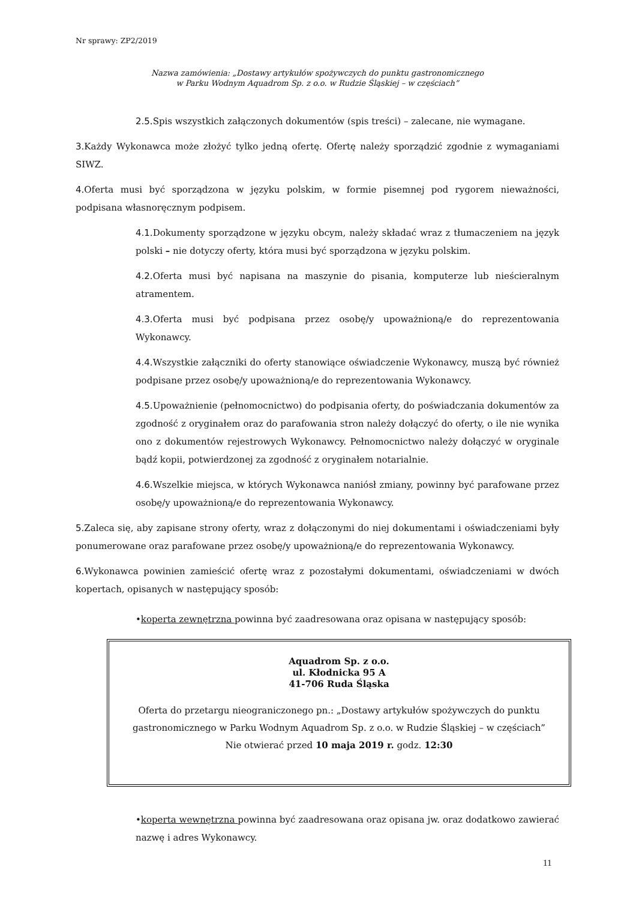Nr sprawy: ZP2/2019
Nazwa zamówienia: „Dostawy artykułów spożywczych do punktu gastronomicznego
w Parku Wodnym Aquadrom Sp. z o.o. w Rudzie Śląskiej – w częściach”
2.5.Spis wszystkich załączonych dokumentów (spis treści) – zalecane, nie wymagane.
3.Każdy Wykonawca może złożyć tylko jedną ofertę. Ofertę należy sporządzić zgodnie z wymaganiami SIWZ.
4.Oferta musi być sporządzona w języku polskim, w formie pisemnej pod rygorem nieważności, podpisana własnoręcznym podpisem.
4.1.Dokumenty sporządzone w języku obcym, należy składać wraz z tłumaczeniem na język polski – nie dotyczy oferty, która musi być sporządzona w języku polskim.
4.2.Oferta musi być napisana na maszynie do pisania, komputerze lub nieścieralnym atramentem.
4.3.Oferta musi być podpisana przez osobę/y upoważnioną/e do reprezentowania Wykonawcy.
4.4.Wszystkie załączniki do oferty stanowiące oświadczenie Wykonawcy, muszą być również podpisane przez osobę/y upoważnioną/e do reprezentowania Wykonawcy.
4.5.Upoważnienie (pełnomocnictwo) do podpisania oferty, do poświadczania dokumentów za zgodność z oryginałem oraz do parafowania stron należy dołączyć do oferty, o ile nie wynika ono z dokumentów rejestrowych Wykonawcy. Pełnomocnictwo należy dołączyć w oryginale bądź kopii, potwierdzonej za zgodność z oryginałem notarialnie.
4.6.Wszelkie miejsca, w których Wykonawca naniósł zmiany, powinny być parafowane przez osobę/y upoważnioną/e do reprezentowania Wykonawcy.
5.Zaleca się, aby zapisane strony oferty, wraz z dołączonymi do niej dokumentami i oświadczeniami były ponumerowane oraz parafowane przez osobę/y upoważnioną/e do reprezentowania Wykonawcy.
6.Wykonawca powinien zamieścić ofertę wraz z pozostałymi dokumentami, oświadczeniami w dwóch kopertach, opisanych w następujący sposób:
•koperta zewnętrzna powinna być zaadresowana oraz opisana w następujący sposób:
Aquadrom Sp. z o.o.
ul. Kłodnicka 95 A
41-706 Ruda Śląska
Oferta do przetargu nieograniczonego pn.: „Dostawy artykułów spożywczych do punktu gastronomicznego w Parku Wodnym Aquadrom Sp. z o.o. w Rudzie Śląskiej – w częściach”
Nie otwierać przed 10 maja 2019 r. godz. 12:30
•koperta wewnętrzna powinna być zaadresowana oraz opisana jw. oraz dodatkowo zawierać nazwę i adres Wykonawcy.
11